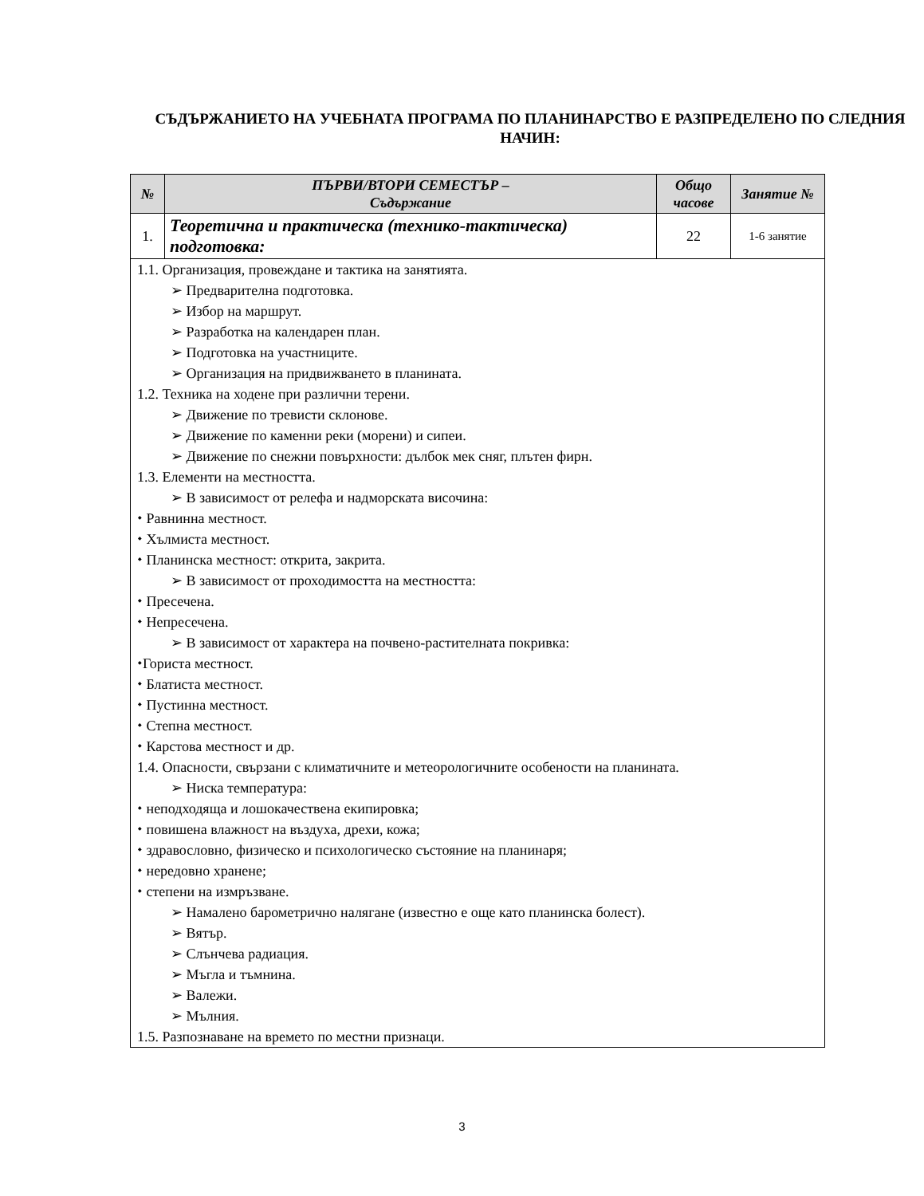СЪДЪРЖАНИЕТО НА УЧЕБНАТА ПРОГРАМА ПО ПЛАНИНАРСТВО Е РАЗПРЕДЕЛЕНО ПО СЛЕДНИЯ НАЧИН:
| № | ПЪРВИ/ВТОРИ СЕМЕСТЪР – Съдържание | Общо часове | Занятие № |
| --- | --- | --- | --- |
| 1. | Теоретична и практическа (технико-тактическа) подготовка: | 22 | 1-6 занятие |
| 1.1. Организация, провеждане и тактика на занятията. ➢ Предварителна подготовка. ➢ Избор на маршрут. ➢ Разработка на календарен план. ➢ Подготовка на участниците. ➢ Организация на придвижването в планината. 1.2. Техника на ходене при различни терени. ➢ Движение по тревисти склонове. ➢ Движение по каменни реки (морени) и сипеи. ➢ Движение по снежни повърхности: дълбок мек сняг, плътен фирн. 1.3. Елементи на местността. ➢ В зависимост от релефа и надморската височина: ⬩ Равнинна местност. ⬩ Хълмиста местност. ⬩ Планинска местност: открита, закрита. ➢ В зависимост от проходимостта на местността: ⬩ Пресечена. ⬩ Непресечена. ➢ В зависимост от характера на почвено-растителната покривка: ⬩Гориста местност. ⬩ Блатиста местност. ⬩ Пустинна местност. ⬩ Степна местност. ⬩ Карстова местност и др. 1.4. Опасности, свързани с климатичните и метеорологичните особености на планината. ➢ Ниска температура: ⬩ неподходяща и лошокачествена екипировка; ⬩ повишена влажност на въздуха, дрехи, кожа; ⬩ здравословно, физическо и психологическо състояние на планинаря; ⬩ нередовно хранене; ⬩ степени на измръзване. ➢ Намалено барометрично налягане (известно е още като планинска болест). ➢ Вятър. ➢ Слънчева радиация. ➢ Мъгла и тъмнина. ➢ Валежи. ➢ Мълния. 1.5. Разпознаване на времето по местни признаци. | | | |
3